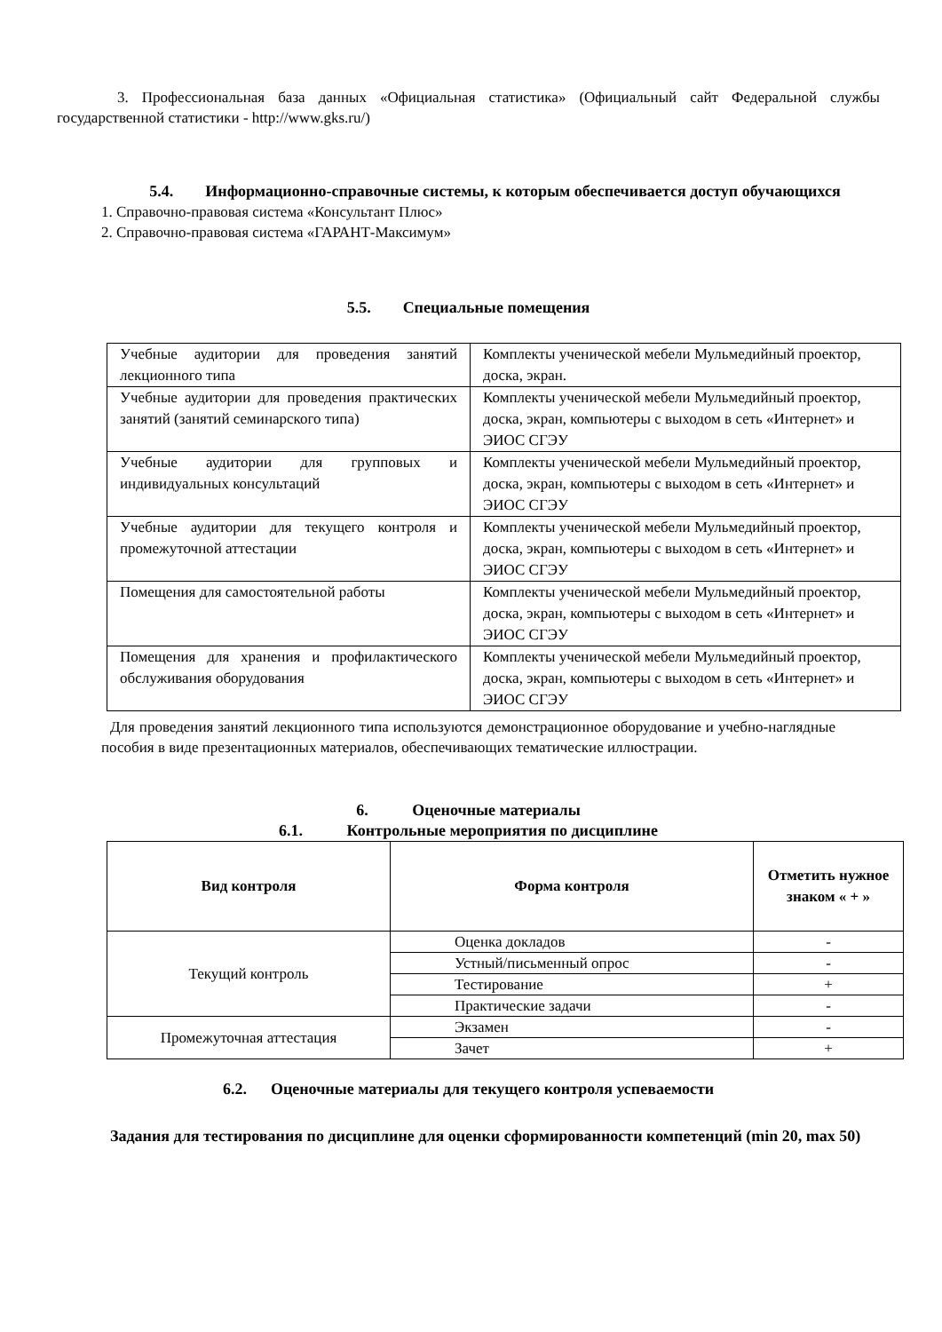3. Профессиональная база данных «Официальная статистика» (Официальный сайт Федеральной службы государственной статистики - http://www.gks.ru/)
5.4. Информационно-справочные системы, к которым обеспечивается доступ обучающихся
1. Справочно-правовая система «Консультант Плюс»
2. Справочно-правовая система «ГАРАНТ-Максимум»
5.5. Специальные помещения
| Учебные аудитории для проведения занятий лекционного типа | Комплекты ученической мебели Мульмедийный проектор, доска, экран. |
| Учебные аудитории для проведения практических занятий (занятий семинарского типа) | Комплекты ученической мебели Мульмедийный проектор, доска, экран, компьютеры с выходом в сеть «Интернет» и ЭИОС СГЭУ |
| Учебные аудитории для групповых и индивидуальных консультаций | Комплекты ученической мебели Мульмедийный проектор, доска, экран, компьютеры с выходом в сеть «Интернет» и ЭИОС СГЭУ |
| Учебные аудитории для текущего контроля и промежуточной аттестации | Комплекты ученической мебели Мульмедийный проектор, доска, экран, компьютеры с выходом в сеть «Интернет» и ЭИОС СГЭУ |
| Помещения для самостоятельной работы | Комплекты ученической мебели Мульмедийный проектор, доска, экран, компьютеры с выходом в сеть «Интернет» и ЭИОС СГЭУ |
| Помещения для хранения и профилактического обслуживания оборудования | Комплекты ученической мебели Мульмедийный проектор, доска, экран, компьютеры с выходом в сеть «Интернет» и ЭИОС СГЭУ |
Для проведения занятий лекционного типа используются демонстрационное оборудование и учебно-наглядные пособия в виде презентационных материалов, обеспечивающих тематические иллюстрации.
6. Оценочные материалы
6.1. Контрольные мероприятия по дисциплине
| Вид контроля | Форма контроля | Отметить нужное знаком « + » |
| --- | --- | --- |
| Текущий контроль | Оценка докладов | - |
| | Устный/письменный опрос | - |
| | Тестирование | + |
| | Практические задачи | - |
| Промежуточная аттестация | Экзамен | - |
| | Зачет | + |
6.2. Оценочные материалы для текущего контроля успеваемости
Задания для тестирования по дисциплине для оценки сформированности компетенций (min 20, max 50)